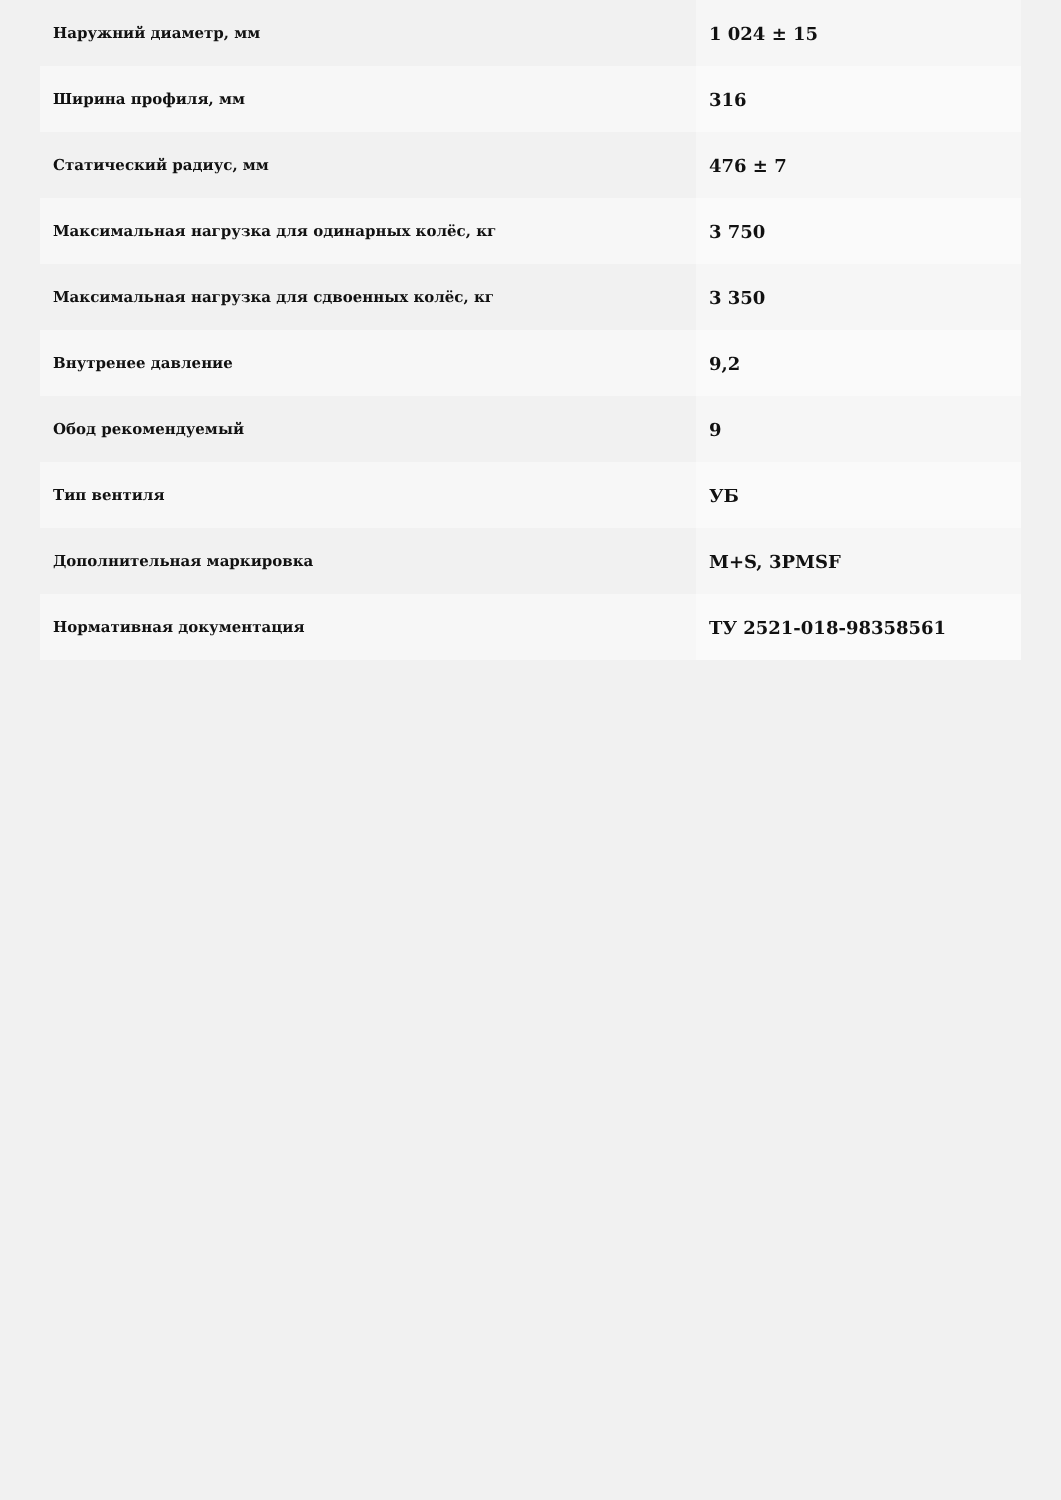| Наружний диаметр, мм | 1 024 ± 15 |
| Ширина профиля, мм | 316 |
| Статический радиус, мм | 476 ± 7 |
| Максимальная нагрузка для одинарных колёс, кг | 3 750 |
| Максимальная нагрузка для сдвоенных колёс, кг | 3 350 |
| Внутренее давление | 9,2 |
| Обод рекомендуемый | 9 |
| Тип вентиля | УБ |
| Дополнительная маркировка | M+S, 3PMSF |
| Нормативная документация | ТУ 2521-018-98358561 |